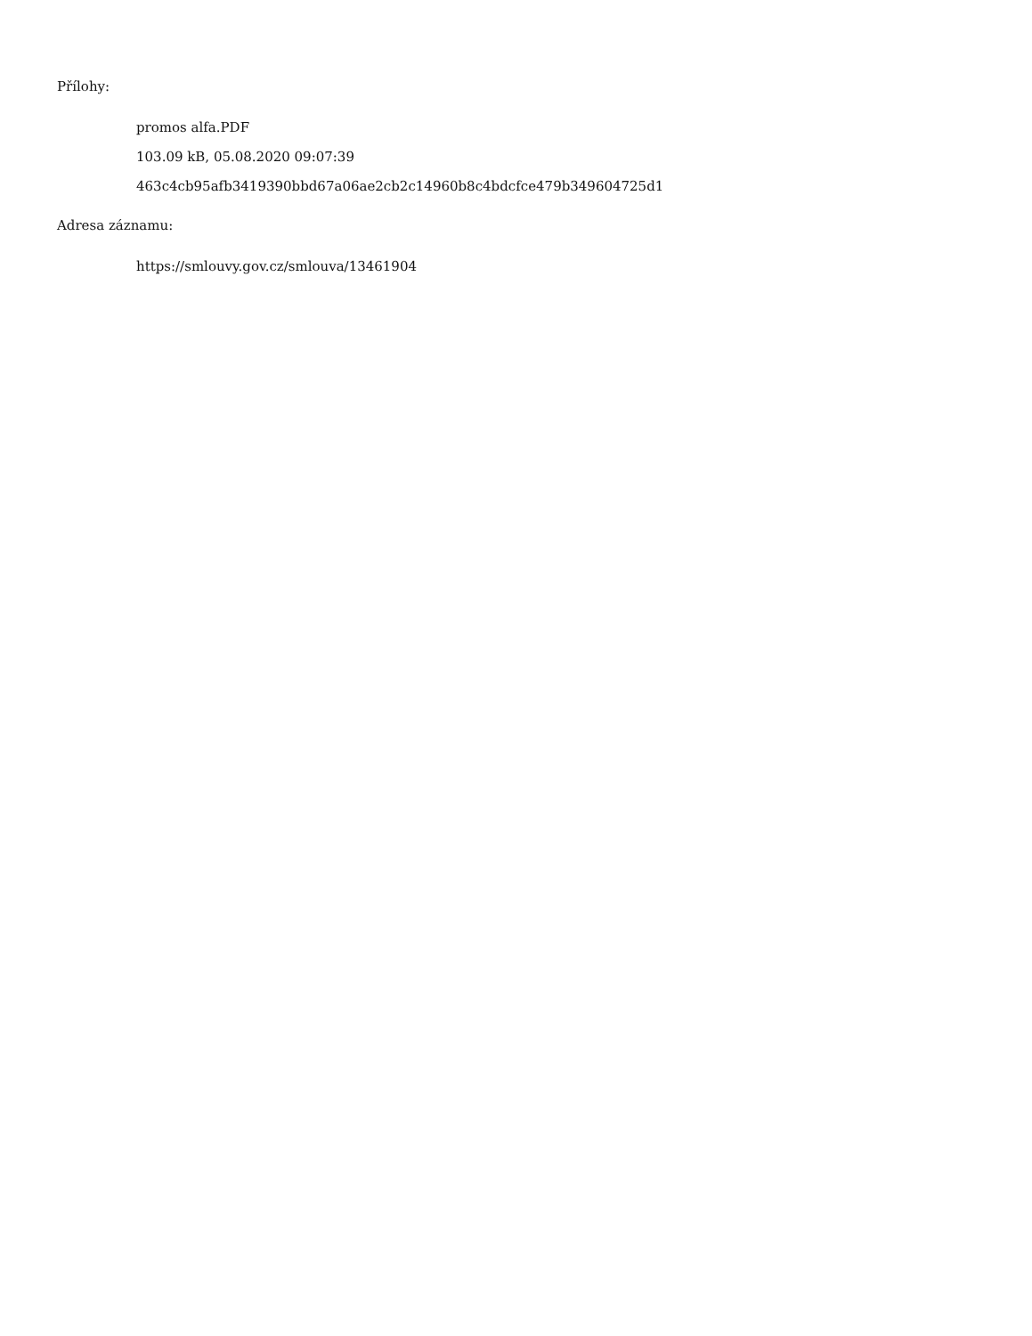Přílohy:
promos alfa.PDF
103.09 kB, 05.08.2020 09:07:39
463c4cb95afb3419390bbd67a06ae2cb2c14960b8c4bdcfce479b349604725d1
Adresa záznamu:
https://smlouvy.gov.cz/smlouva/13461904